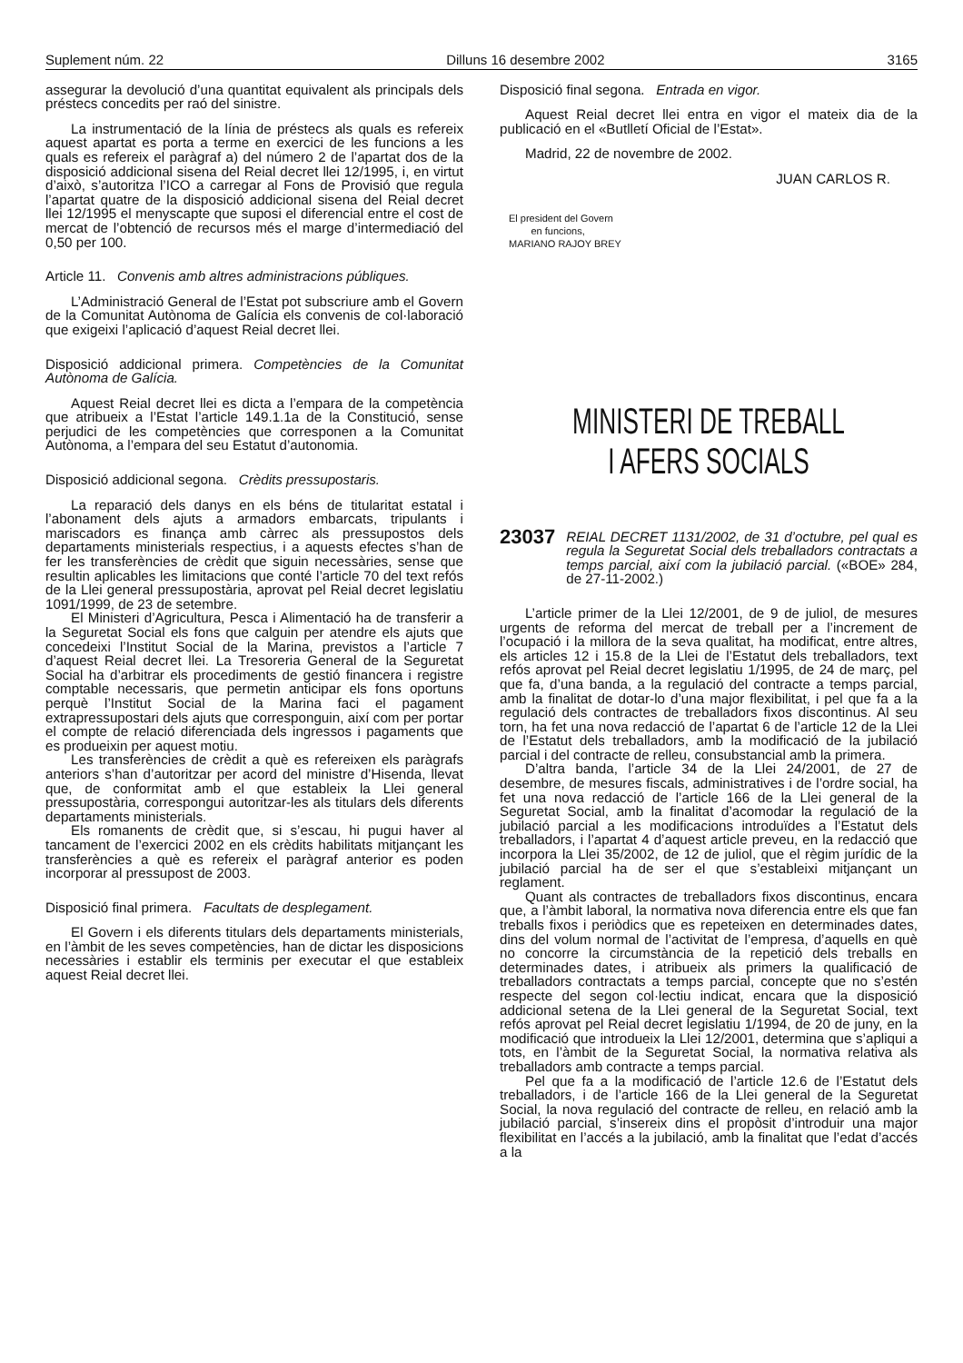Suplement núm. 22 Dilluns 16 desembre 2002 3165
assegurar la devolució d’una quantitat equivalent als principals dels préstecs concedits per raó del sinistre.
La instrumentació de la línia de préstecs als quals es refereix aquest apartat es porta a terme en exercici de les funcions a les quals es refereix el paràgraf a) del número 2 de l’apartat dos de la disposició addicional sisena del Reial decret llei 12/1995, i, en virtut d’això, s’autoritza l’ICO a carregar al Fons de Provisió que regula l’apartat quatre de la disposició addicional sisena del Reial decret llei 12/1995 el menyscapte que suposi el diferencial entre el cost de mercat de l’obtenció de recursos més el marge d’intermediació del 0,50 per 100.
Article 11. Convenis amb altres administracions públiques.
L’Administració General de l’Estat pot subscriure amb el Govern de la Comunitat Autònoma de Galícia els convenis de col·laboració que exigeixi l’aplicació d’aquest Reial decret llei.
Disposició addicional primera. Competències de la Comunitat Autònoma de Galícia.
Aquest Reial decret llei es dicta a l’empara de la competència que atribueix a l’Estat l’article 149.1.1a de la Constitució, sense perjudici de les competències que corresponen a la Comunitat Autònoma, a l’empara del seu Estatut d’autonomia.
Disposició addicional segona. Crèdits pressupostaris.
La reparació dels danys en els béns de titularitat estatal i l’abonament dels ajuts a armadors embarcats, tripulants i mariscadors es finança amb càrrec als pressupostos dels departaments ministerials respectius, i a aquests efectes s’han de fer les transferències de crèdit que siguin necessàries, sense que resultin aplicables les limitacions que conté l’article 70 del text refós de la Llei general pressupostària, aprovat pel Reial decret legislatiu 1091/1999, de 23 de setembre.
El Ministeri d’Agricultura, Pesca i Alimentació ha de transferir a la Seguretat Social els fons que calguin per atendre els ajuts que concedeixi l’Institut Social de la Marina, previstos a l’article 7 d’aquest Reial decret llei. La Tresoreria General de la Seguretat Social ha d’arbitrar els procediments de gestió financera i registre comptable necessaris, que permetin anticipar els fons oportuns perquè l’Institut Social de la Marina faci el pagament extrapressupostari dels ajuts que corresponguin, així com per portar el compte de relació diferenciada dels ingressos i pagaments que es produeixin per aquest motiu.
Les transferències de crèdit a què es refereixen els paràgrafs anteriors s’han d’autoritzar per acord del ministre d’Hisenda, llevat que, de conformitat amb el que estableix la Llei general pressupostària, correspongui autoritzar-les als titulars dels diferents departaments ministerials.
Els romanents de crèdit que, si s’escau, hi pugui haver al tancament de l’exercici 2002 en els crèdits habilitats mitjançant les transferències a què es refereix el paràgraf anterior es poden incorporar al pressupost de 2003.
Disposició final primera. Facultats de desplegament.
El Govern i els diferents titulars dels departaments ministerials, en l’àmbit de les seves competències, han de dictar les disposicions necessàries i establir els terminis per executar el que estableix aquest Reial decret llei.
Disposició final segona. Entrada en vigor.
Aquest Reial decret llei entra en vigor el mateix dia de la publicació en el «Butlletí Oficial de l’Estat».
Madrid, 22 de novembre de 2002.
JUAN CARLOS R.
El president del Govern
en funcions,
MARIANO RAJOY BREY
MINISTERI DE TREBALL
I AFERS SOCIALS
23037 REIAL DECRET 1131/2002, de 31 d’octubre, pel qual es regula la Seguretat Social dels treballadors contractats a temps parcial, així com la jubilació parcial. («BOE» 284, de 27-11-2002.)
L’article primer de la Llei 12/2001, de 9 de juliol, de mesures urgents de reforma del mercat de treball per a l’increment de l’ocupació i la millora de la seva qualitat, ha modificat, entre altres, els articles 12 i 15.8 de la Llei de l’Estatut dels treballadors, text refós aprovat pel Reial decret legislatiu 1/1995, de 24 de març, pel que fa, d’una banda, a la regulació del contracte a temps parcial, amb la finalitat de dotar-lo d’una major flexibilitat, i pel que fa a la regulació dels contractes de treballadors fixos discontinus. Al seu torn, ha fet una nova redacció de l’apartat 6 de l’article 12 de la Llei de l’Estatut dels treballadors, amb la modificació de la jubilació parcial i del contracte de relleu, consubstancial amb la primera.
D’altra banda, l’article 34 de la Llei 24/2001, de 27 de desembre, de mesures fiscals, administratives i de l’ordre social, ha fet una nova redacció de l’article 166 de la Llei general de la Seguretat Social, amb la finalitat d’acomodar la regulació de la jubilació parcial a les modificacions introduïdes a l’Estatut dels treballadors, i l’apartat 4 d’aquest article preveu, en la redacció que incorpora la Llei 35/2002, de 12 de juliol, que el règim jurídic de la jubilació parcial ha de ser el que s’estableixi mitjançant un reglament.
Quant als contractes de treballadors fixos discontinus, encara que, a l’àmbit laboral, la normativa nova diferencia entre els que fan treballs fixos i periòdics que es repeteixen en determinades dates, dins del volum normal de l’activitat de l’empresa, d’aquells en què no concorre la circumstància de la repetició dels treballs en determinades dates, i atribueix als primers la qualificació de treballadors contractats a temps parcial, concepte que no s’estén respecte del segon col·lectiu indicat, encara que la disposició addicional setena de la Llei general de la Seguretat Social, text refós aprovat pel Reial decret legislatiu 1/1994, de 20 de juny, en la modificació que introdueix la Llei 12/2001, determina que s’apliqui a tots, en l’àmbit de la Seguretat Social, la normativa relativa als treballadors amb contracte a temps parcial.
Pel que fa a la modificació de l’article 12.6 de l’Estatut dels treballadors, i de l’article 166 de la Llei general de la Seguretat Social, la nova regulació del contracte de relleu, en relació amb la jubilació parcial, s’insereix dins el propòsit d’introduir una major flexibilitat en l’accés a la jubilació, amb la finalitat que l’edat d’accés a la